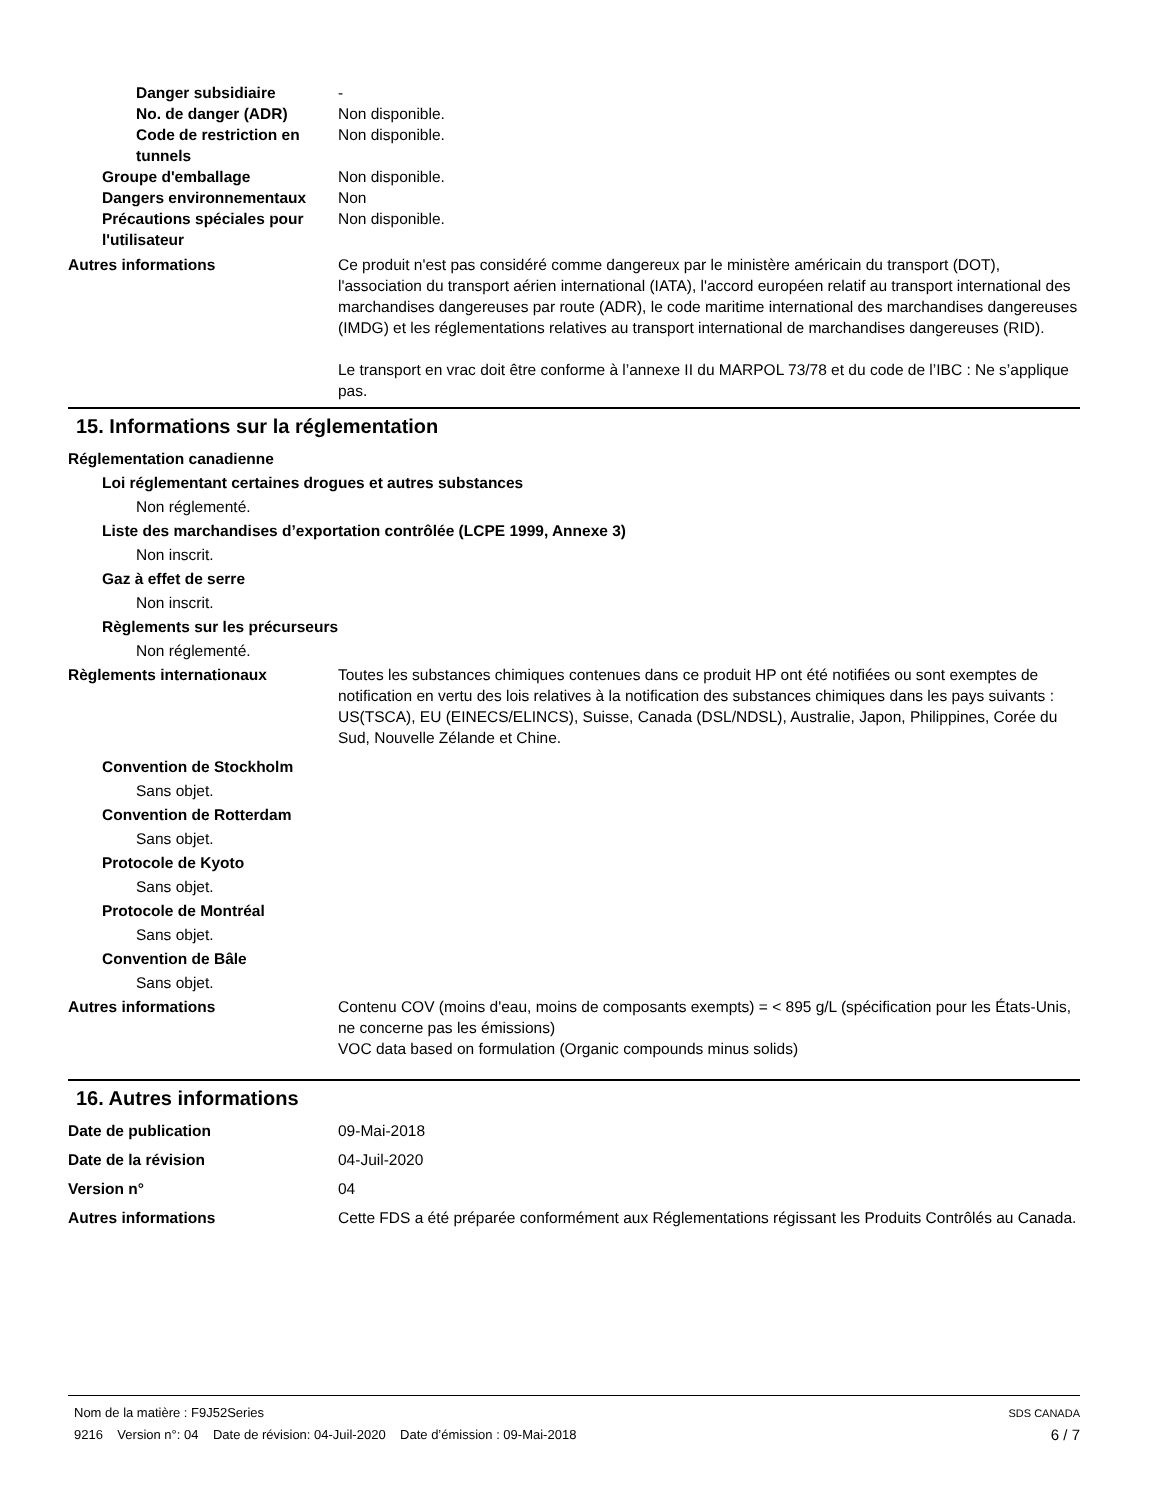Danger subsidiaire -
No. de danger (ADR) Non disponible.
Code de restriction en tunnels
Non disponible.
Groupe d'emballage Non disponible.
Dangers environnementaux Non
Précautions spéciales pour l'utilisateur
Non disponible.
Autres informations Ce produit n'est pas considéré comme dangereux par le ministère américain du transport (DOT), l'association du transport aérien international (IATA), l'accord européen relatif au transport international des marchandises dangereuses par route (ADR), le code maritime international des marchandises dangereuses (IMDG) et les réglementations relatives au transport international de marchandises dangereuses (RID).
Le transport en vrac doit être conforme à l’annexe II du MARPOL 73/78 et du code de l’IBC : Ne s’applique pas.
15. Informations sur la réglementation
Réglementation canadienne
Loi réglementant certaines drogues et autres substances
Non réglementé.
Liste des marchandises d’exportation contrôlée (LCPE 1999, Annexe 3)
Non inscrit.
Gaz à effet de serre
Non inscrit.
Règlements sur les précurseurs
Non réglementé.
Règlements internationaux Toutes les substances chimiques contenues dans ce produit HP ont été notifiées ou sont exemptes de notification en vertu des lois relatives à la notification des substances chimiques dans les pays suivants : US(TSCA), EU (EINECS/ELINCS), Suisse, Canada (DSL/NDSL), Australie, Japon, Philippines, Corée du Sud, Nouvelle Zélande et Chine.
Convention de Stockholm
Sans objet.
Convention de Rotterdam
Sans objet.
Protocole de Kyoto
Sans objet.
Protocole de Montréal
Sans objet.
Convention de Bâle
Sans objet.
Autres informations Contenu COV (moins d'eau, moins de composants exempts) = < 895 g/L (spécification pour les États-Unis, ne concerne pas les émissions)
VOC data based on formulation (Organic compounds minus solids)
16. Autres informations
Date de publication 09-Mai-2018
Date de la révision 04-Juil-2020
Version n° 04
Autres informations Cette FDS a été préparée conformément aux Réglementations régissant les Produits Contrôlés au Canada.
Nom de la matière : F9J52Series SDS CANADA
9216 Version n°: 04 Date de révision: 04-Juil-2020 Date d’émission : 09-Mai-2018 6 / 7